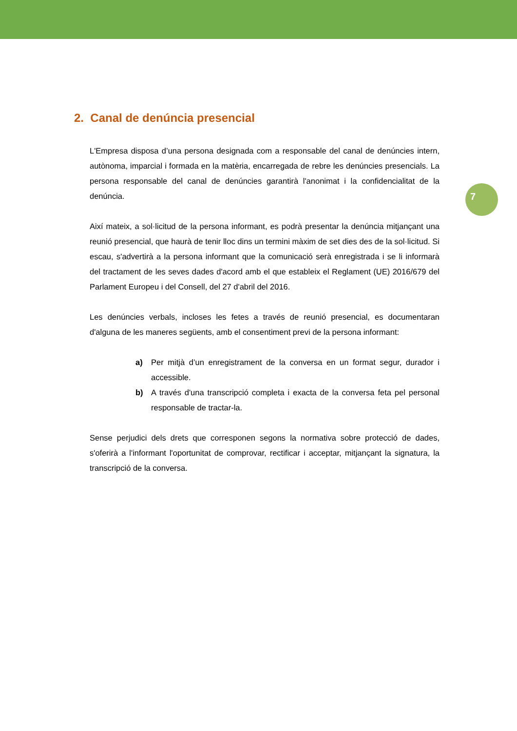7
2. Canal de denúncia presencial
L'Empresa disposa d’una persona designada com a responsable del canal de denúncies intern, autònoma, imparcial i formada en la matèria, encarregada de rebre les denúncies presencials. La persona responsable del canal de denúncies garantirà l'anonimat i la confidencialitat de la denúncia.
Així mateix, a sol·licitud de la persona informant, es podrà presentar la denúncia mitjançant una reunió presencial, que haurà de tenir lloc dins un termini màxim de set dies des de la sol·licitud. Si escau, s'advertirà a la persona informant que la comunicació serà enregistrada i se li informarà del tractament de les seves dades d'acord amb el que estableix el Reglament (UE) 2016/679 del Parlament Europeu i del Consell, del 27 d'abril del 2016.
Les denúncies verbals, incloses les fetes a través de reunió presencial, es documentaran d'alguna de les maneres següents, amb el consentiment previ de la persona informant:
a) Per mitjà d’un enregistrament de la conversa en un format segur, durador i accessible.
b) A través d'una transcripció completa i exacta de la conversa feta pel personal responsable de tractar-la.
Sense perjudici dels drets que corresponen segons la normativa sobre protecció de dades, s'oferirà a l'informant l'oportunitat de comprovar, rectificar i acceptar, mitjançant la signatura, la transcripció de la conversa.